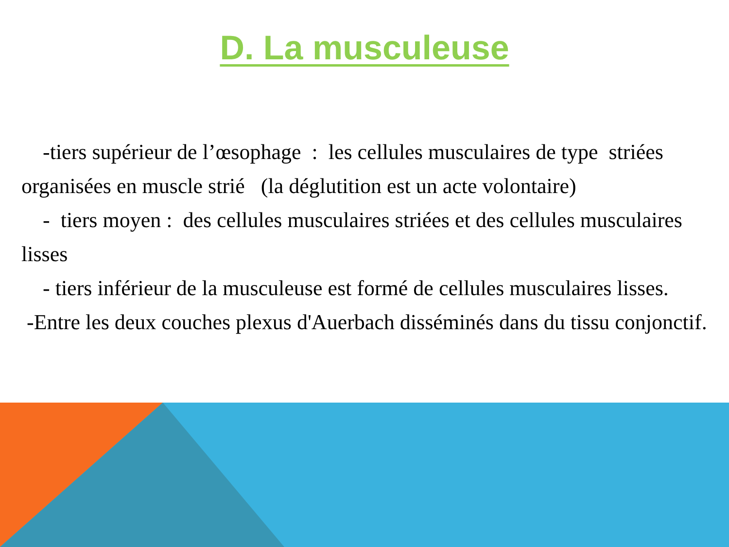D. La musculeuse
-tiers supérieur de l’œsophage : les cellules musculaires de type striées organisées en muscle strié (la déglutition est un acte volontaire)
- tiers moyen : des cellules musculaires striées et des cellules musculaires lisses
- tiers inférieur de la musculeuse est formé de cellules musculaires lisses.
-Entre les deux couches plexus d'Auerbach disséminés dans du tissu conjonctif.